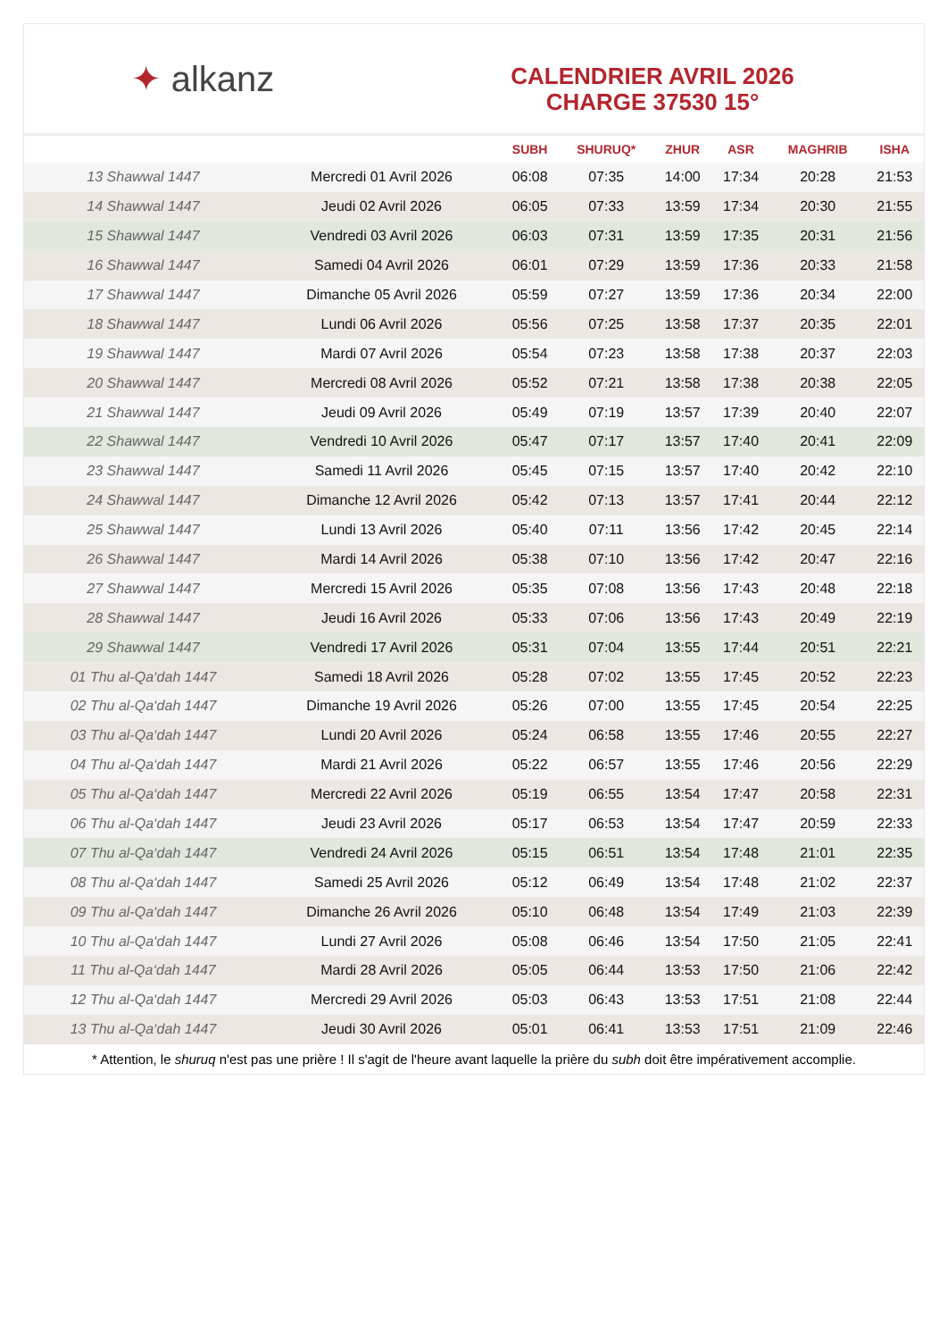✦ alkanz
CALENDRIER AVRIL 2026
CHARGE 37530 15°
| | | SUBH | SHURUQ* | ZHUR | ASR | MAGHRIB | ISHA |
| --- | --- | --- | --- | --- | --- | --- | --- |
| 13 Shawwal 1447 | Mercredi 01 Avril 2026 | 06:08 | 07:35 | 14:00 | 17:34 | 20:28 | 21:53 |
| 14 Shawwal 1447 | Jeudi 02 Avril 2026 | 06:05 | 07:33 | 13:59 | 17:34 | 20:30 | 21:55 |
| 15 Shawwal 1447 | Vendredi 03 Avril 2026 | 06:03 | 07:31 | 13:59 | 17:35 | 20:31 | 21:56 |
| 16 Shawwal 1447 | Samedi 04 Avril 2026 | 06:01 | 07:29 | 13:59 | 17:36 | 20:33 | 21:58 |
| 17 Shawwal 1447 | Dimanche 05 Avril 2026 | 05:59 | 07:27 | 13:59 | 17:36 | 20:34 | 22:00 |
| 18 Shawwal 1447 | Lundi 06 Avril 2026 | 05:56 | 07:25 | 13:58 | 17:37 | 20:35 | 22:01 |
| 19 Shawwal 1447 | Mardi 07 Avril 2026 | 05:54 | 07:23 | 13:58 | 17:38 | 20:37 | 22:03 |
| 20 Shawwal 1447 | Mercredi 08 Avril 2026 | 05:52 | 07:21 | 13:58 | 17:38 | 20:38 | 22:05 |
| 21 Shawwal 1447 | Jeudi 09 Avril 2026 | 05:49 | 07:19 | 13:57 | 17:39 | 20:40 | 22:07 |
| 22 Shawwal 1447 | Vendredi 10 Avril 2026 | 05:47 | 07:17 | 13:57 | 17:40 | 20:41 | 22:09 |
| 23 Shawwal 1447 | Samedi 11 Avril 2026 | 05:45 | 07:15 | 13:57 | 17:40 | 20:42 | 22:10 |
| 24 Shawwal 1447 | Dimanche 12 Avril 2026 | 05:42 | 07:13 | 13:57 | 17:41 | 20:44 | 22:12 |
| 25 Shawwal 1447 | Lundi 13 Avril 2026 | 05:40 | 07:11 | 13:56 | 17:42 | 20:45 | 22:14 |
| 26 Shawwal 1447 | Mardi 14 Avril 2026 | 05:38 | 07:10 | 13:56 | 17:42 | 20:47 | 22:16 |
| 27 Shawwal 1447 | Mercredi 15 Avril 2026 | 05:35 | 07:08 | 13:56 | 17:43 | 20:48 | 22:18 |
| 28 Shawwal 1447 | Jeudi 16 Avril 2026 | 05:33 | 07:06 | 13:56 | 17:43 | 20:49 | 22:19 |
| 29 Shawwal 1447 | Vendredi 17 Avril 2026 | 05:31 | 07:04 | 13:55 | 17:44 | 20:51 | 22:21 |
| 01 Thu al-Qa‘dah 1447 | Samedi 18 Avril 2026 | 05:28 | 07:02 | 13:55 | 17:45 | 20:52 | 22:23 |
| 02 Thu al-Qa‘dah 1447 | Dimanche 19 Avril 2026 | 05:26 | 07:00 | 13:55 | 17:45 | 20:54 | 22:25 |
| 03 Thu al-Qa‘dah 1447 | Lundi 20 Avril 2026 | 05:24 | 06:58 | 13:55 | 17:46 | 20:55 | 22:27 |
| 04 Thu al-Qa‘dah 1447 | Mardi 21 Avril 2026 | 05:22 | 06:57 | 13:55 | 17:46 | 20:56 | 22:29 |
| 05 Thu al-Qa‘dah 1447 | Mercredi 22 Avril 2026 | 05:19 | 06:55 | 13:54 | 17:47 | 20:58 | 22:31 |
| 06 Thu al-Qa‘dah 1447 | Jeudi 23 Avril 2026 | 05:17 | 06:53 | 13:54 | 17:47 | 20:59 | 22:33 |
| 07 Thu al-Qa‘dah 1447 | Vendredi 24 Avril 2026 | 05:15 | 06:51 | 13:54 | 17:48 | 21:01 | 22:35 |
| 08 Thu al-Qa‘dah 1447 | Samedi 25 Avril 2026 | 05:12 | 06:49 | 13:54 | 17:48 | 21:02 | 22:37 |
| 09 Thu al-Qa‘dah 1447 | Dimanche 26 Avril 2026 | 05:10 | 06:48 | 13:54 | 17:49 | 21:03 | 22:39 |
| 10 Thu al-Qa‘dah 1447 | Lundi 27 Avril 2026 | 05:08 | 06:46 | 13:54 | 17:50 | 21:05 | 22:41 |
| 11 Thu al-Qa‘dah 1447 | Mardi 28 Avril 2026 | 05:05 | 06:44 | 13:53 | 17:50 | 21:06 | 22:42 |
| 12 Thu al-Qa‘dah 1447 | Mercredi 29 Avril 2026 | 05:03 | 06:43 | 13:53 | 17:51 | 21:08 | 22:44 |
| 13 Thu al-Qa‘dah 1447 | Jeudi 30 Avril 2026 | 05:01 | 06:41 | 13:53 | 17:51 | 21:09 | 22:46 |
* Attention, le shuruq n'est pas une prière ! Il s'agit de l'heure avant laquelle la prière du subh doit être impérativement accomplie.